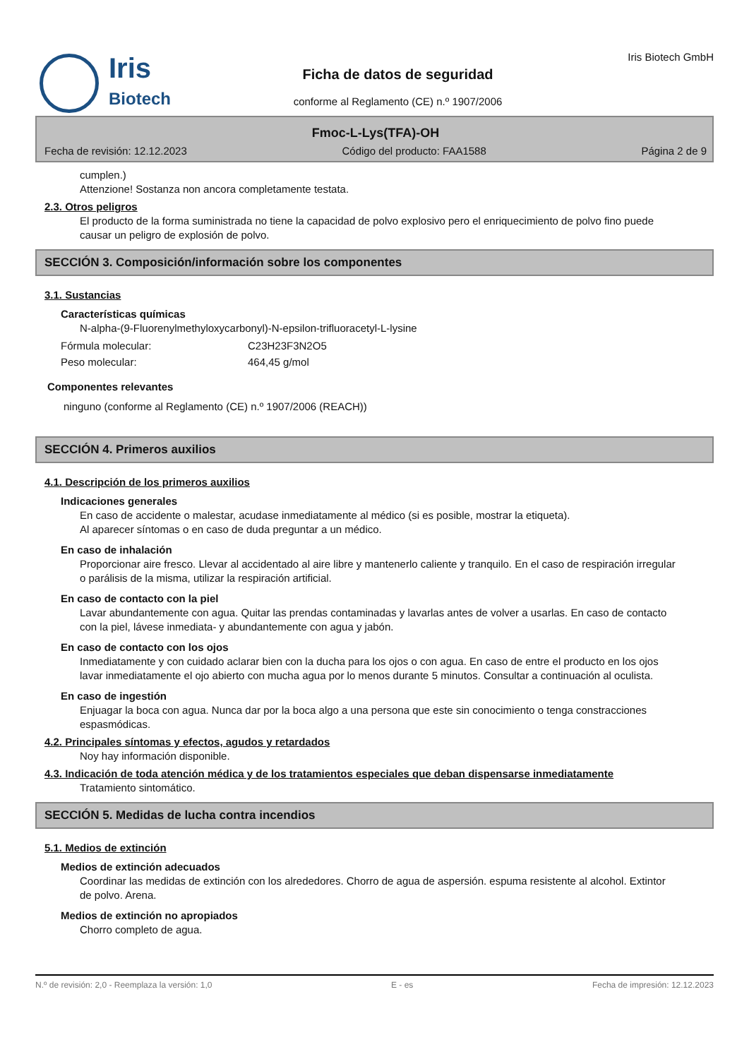Iris
Biotech
Ficha de datos de seguridad
conforme al Reglamento (CE) n.º 1907/2006
Iris Biotech GmbH
Fmoc-L-Lys(TFA)-OH
Fecha de revisión: 12.12.2023 Código del producto: FAA1588 Página 2 de 9
cumplen.)
Attenzione! Sostanza non ancora completamente testata.
2.3. Otros peligros
El producto de la forma suministrada no tiene la capacidad de polvo explosivo pero el enriquecimiento de polvo fino puede causar un peligro de explosión de polvo.
SECCIÓN 3. Composición/información sobre los componentes
3.1. Sustancias
Características químicas
N-alpha-(9-Fluorenylmethyloxycarbonyl)-N-epsilon-trifluoracetyl-L-lysine
Fórmula molecular: C23H23F3N2O5
Peso molecular: 464,45 g/mol
Componentes relevantes
ninguno (conforme al Reglamento (CE) n.º 1907/2006 (REACH))
SECCIÓN 4. Primeros auxilios
4.1. Descripción de los primeros auxilios
Indicaciones generales
En caso de accidente o malestar, acudase inmediatamente al médico (si es posible, mostrar la etiqueta).
Al aparecer síntomas o en caso de duda preguntar a un médico.
En caso de inhalación
Proporcionar aire fresco. Llevar al accidentado al aire libre y mantenerlo caliente y tranquilo. En el caso de respiración irregular o parálisis de la misma, utilizar la respiración artificial.
En caso de contacto con la piel
Lavar abundantemente con agua. Quitar las prendas contaminadas y lavarlas antes de volver a usarlas. En caso de contacto con la piel, lávese inmediata- y abundantemente con agua y jabón.
En caso de contacto con los ojos
Inmediatamente y con cuidado aclarar bien con la ducha para los ojos o con agua. En caso de entre el producto en los ojos lavar inmediatamente el ojo abierto con mucha agua por lo menos durante 5 minutos. Consultar a continuación al oculista.
En caso de ingestión
Enjuagar la boca con agua. Nunca dar por la boca algo a una persona que este sin conocimiento o tenga constracciones espasmódicas.
4.2. Principales síntomas y efectos, agudos y retardados
Noy hay información disponible.
4.3. Indicación de toda atención médica y de los tratamientos especiales que deban dispensarse inmediatamente
Tratamiento sintomático.
SECCIÓN 5. Medidas de lucha contra incendios
5.1. Medios de extinción
Medios de extinción adecuados
Coordinar las medidas de extinción con los alrededores. Chorro de agua de aspersión. espuma resistente al alcohol. Extintor de polvo. Arena.
Medios de extinción no apropiados
Chorro completo de agua.
N.º de revisión: 2,0 - Reemplaza la versión: 1,0 E - es Fecha de impresión: 12.12.2023